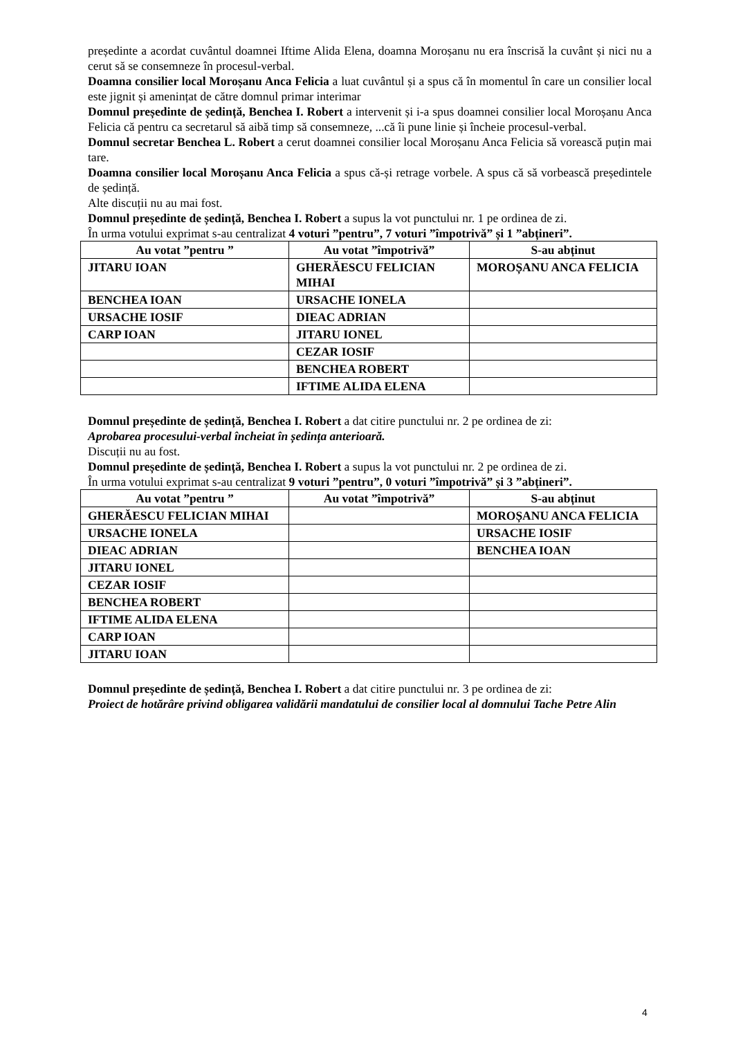președinte a acordat cuvântul doamnei Iftime Alida Elena, doamna Moroșanu nu era înscrisă la cuvânt și nici nu a cerut să se consemneze în procesul-verbal.
Doamna consilier local Moroșanu Anca Felicia a luat cuvântul și a spus că în momentul în care un consilier local este jignit și amenințat de către domnul primar interimar
Domnul președinte de ședință, Benchea I. Robert a intervenit și i-a spus doamnei consilier local Moroșanu Anca Felicia că pentru ca secretarul să aibă timp să consemneze, ...că îi pune linie și încheie procesul-verbal.
Domnul secretar Benchea L. Robert a cerut doamnei consilier local Moroșanu Anca Felicia să vorească puțin mai tare.
Doamna consilier local Moroșanu Anca Felicia a spus că-și retrage vorbele. A spus că să vorbească președintele de ședință.
Alte discuții nu au mai fost.
Domnul președinte de ședință, Benchea I. Robert a supus la vot punctului nr. 1 pe ordinea de zi.
În urma votului exprimat s-au centralizat 4 voturi ”pentru”, 7 voturi ”împotrivă” și 1 ”abțineri”.
| Au votat ”pentru ” | Au votat ”împotrivă” | S-au abținut |
| --- | --- | --- |
| JITARU IOAN | GHERĂESCU FELICIAN MIHAI | MOROȘANU ANCA FELICIA |
| BENCHEA IOAN | URSACHE IONELA | |
| URSACHE IOSIF | DIEAC ADRIAN | |
| CARP IOAN | JITARU IONEL | |
| | CEZAR IOSIF | |
| | BENCHEA ROBERT | |
| | IFTIME ALIDA ELENA | |
Domnul președinte de ședință, Benchea I. Robert a dat citire punctului nr. 2 pe ordinea de zi:
Aprobarea procesului-verbal încheiat în ședința anterioară.
Discuții nu au fost.
Domnul președinte de ședință, Benchea I. Robert a supus la vot punctului nr. 2 pe ordinea de zi.
În urma votului exprimat s-au centralizat 9 voturi ”pentru”, 0 voturi ”împotrivă” și 3 ”abțineri”.
| Au votat ”pentru ” | Au votat ”împotrivă” | S-au abținut |
| --- | --- | --- |
| GHERĂESCU FELICIAN MIHAI | | MOROȘANU ANCA FELICIA |
| URSACHE IONELA | | URSACHE IOSIF |
| DIEAC ADRIAN | | BENCHEA IOAN |
| JITARU IONEL | | |
| CEZAR IOSIF | | |
| BENCHEA ROBERT | | |
| IFTIME ALIDA ELENA | | |
| CARP IOAN | | |
| JITARU IOAN | | |
Domnul președinte de ședință, Benchea I. Robert a dat citire punctului nr. 3 pe ordinea de zi:
Proiect de hotărâre privind obligarea validării mandatului de consilier local al domnului Tache Petre Alin
4